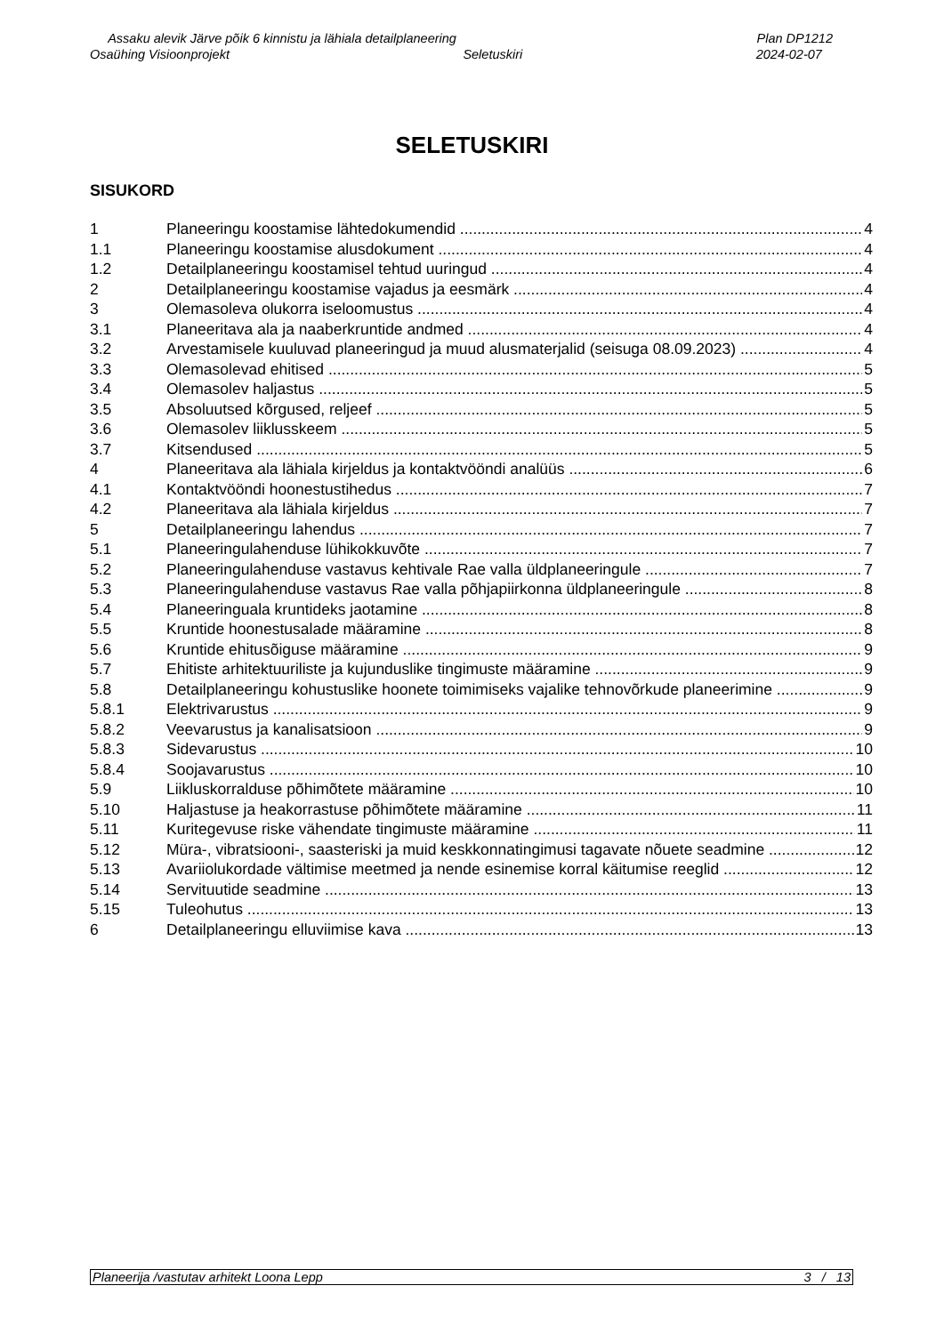Assaku alevik Järve põik 6 kinnistu ja lähiala detailplaneering Plan DP1212
Osaühing Visioonprojekt Seletuskiri 2024-02-07
SELETUSKIRI
SISUKORD
1 Planeeringu koostamise lähtedokumendid 4
1.1 Planeeringu koostamise alusdokument 4
1.2 Detailplaneeringu koostamisel tehtud uuringud 4
2 Detailplaneeringu koostamise vajadus ja eesmärk 4
3 Olemasoleva olukorra iseloomustus 4
3.1 Planeeritava ala ja naaberkruntide andmed 4
3.2 Arvestamisele kuuluvad planeeringud ja muud alusmaterjalid (seisuga 08.09.2023) 4
3.3 Olemasolevad ehitised 5
3.4 Olemasolev haljastus 5
3.5 Absoluutsed kõrgused, reljeef 5
3.6 Olemasolev liiklusskeem 5
3.7 Kitsendused 5
4 Planeeritava ala lähiala kirjeldus ja kontaktvööndi analüüs 6
4.1 Kontaktvööndi hoonestustihedus 7
4.2 Planeeritava ala lähiala kirjeldus 7
5 Detailplaneeringu lahendus 7
5.1 Planeeringulahenduse lühikokkuvõte 7
5.2 Planeeringulahenduse vastavus kehtivale Rae valla üldplaneeringule 7
5.3 Planeeringulahenduse vastavus Rae valla põhjapiirkonna üldplaneeringule 8
5.4 Planeeringuala kruntideks jaotamine 8
5.5 Kruntide hoonestusalade määramine 8
5.6 Kruntide ehitusõiguse määramine 9
5.7 Ehitiste arhitektuuriliste ja kujunduslike tingimuste määramine 9
5.8 Detailplaneeringu kohustuslike hoonete toimimiseks vajalike tehnovõrkude planeerimine 9
5.8.1 Elektrivarustus 9
5.8.2 Veevarustus ja kanalisatsioon 9
5.8.3 Sidevarustus 10
5.8.4 Soojavarustus 10
5.9 Liikluskorralduse põhimõtete määramine 10
5.10 Haljastuse ja heakorrastuse põhimõtete määramine 11
5.11 Kuritegevuse riske vähendate tingimuste määramine 11
5.12 Müra-, vibratsiooni-, saasteriski ja muid keskkonnatingimusi tagavate nõuete seadmine 12
5.13 Avariiolukordade vältimise meetmed ja nende esinemise korral käitumise reeglid 12
5.14 Servituutide seadmine 13
5.15 Tuleohutus 13
6 Detailplaneeringu elluviimise kava 13
Planeerija /vastutav arhitekt Loona Lepp 3 / 13